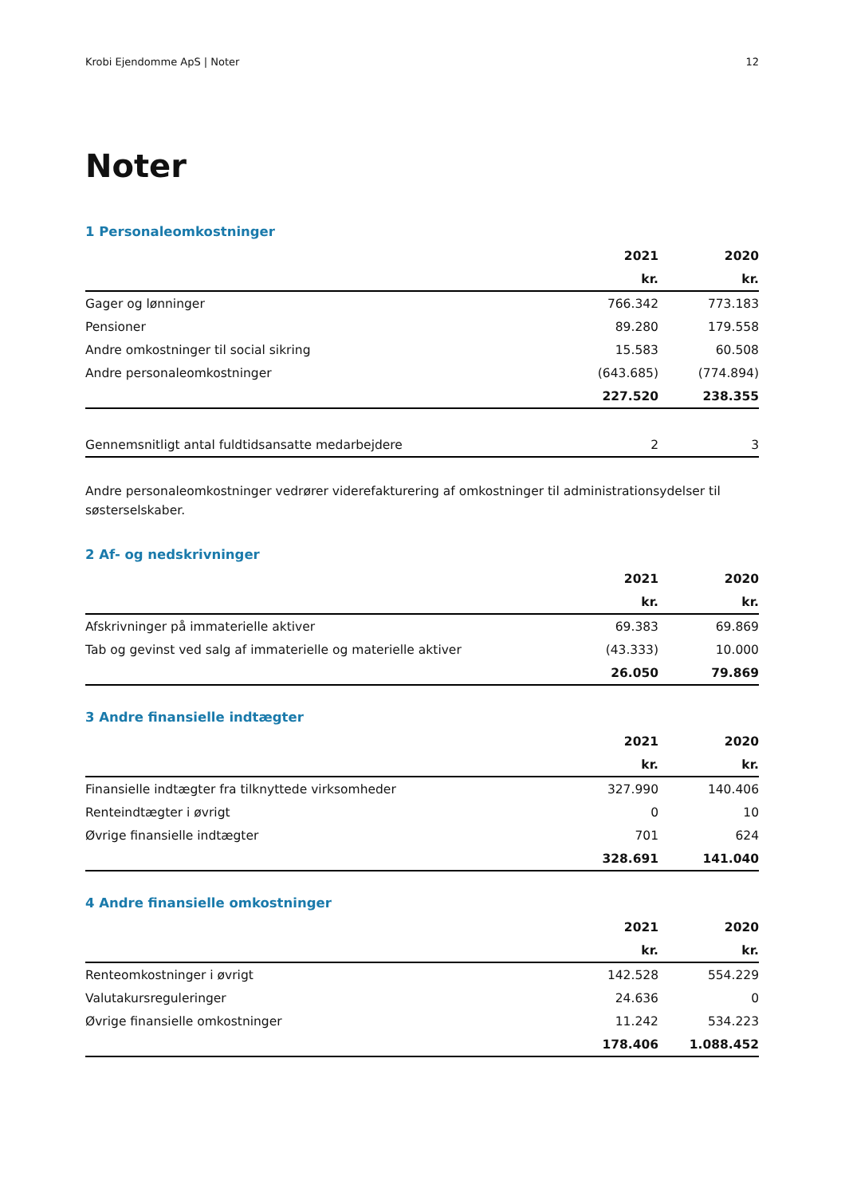Krobi Ejendomme ApS | Noter 12
Noter
1 Personaleomkostninger
| | 2021 | 2020 |
| --- | --- | --- |
| | kr. | kr. |
| Gager og lønninger | 766.342 | 773.183 |
| Pensioner | 89.280 | 179.558 |
| Andre omkostninger til social sikring | 15.583 | 60.508 |
| Andre personaleomkostninger | (643.685) | (774.894) |
| | 227.520 | 238.355 |
| Gennemsnitligt antal fuldtidsansatte medarbejdere | 2 | 3 |
Andre personaleomkostninger vedrører viderefakturering af omkostninger til administrationsydelser til søsterselskaber.
2 Af- og nedskrivninger
| | 2021 | 2020 |
| --- | --- | --- |
| | kr. | kr. |
| Afskrivninger på immaterielle aktiver | 69.383 | 69.869 |
| Tab og gevinst ved salg af immaterielle og materielle aktiver | (43.333) | 10.000 |
| | 26.050 | 79.869 |
3 Andre finansielle indtægter
| | 2021 | 2020 |
| --- | --- | --- |
| | kr. | kr. |
| Finansielle indtægter fra tilknyttede virksomheder | 327.990 | 140.406 |
| Renteindtægter i øvrigt | 0 | 10 |
| Øvrige finansielle indtægter | 701 | 624 |
| | 328.691 | 141.040 |
4 Andre finansielle omkostninger
| | 2021 | 2020 |
| --- | --- | --- |
| | kr. | kr. |
| Renteomkostninger i øvrigt | 142.528 | 554.229 |
| Valutakursreguleringer | 24.636 | 0 |
| Øvrige finansielle omkostninger | 11.242 | 534.223 |
| | 178.406 | 1.088.452 |